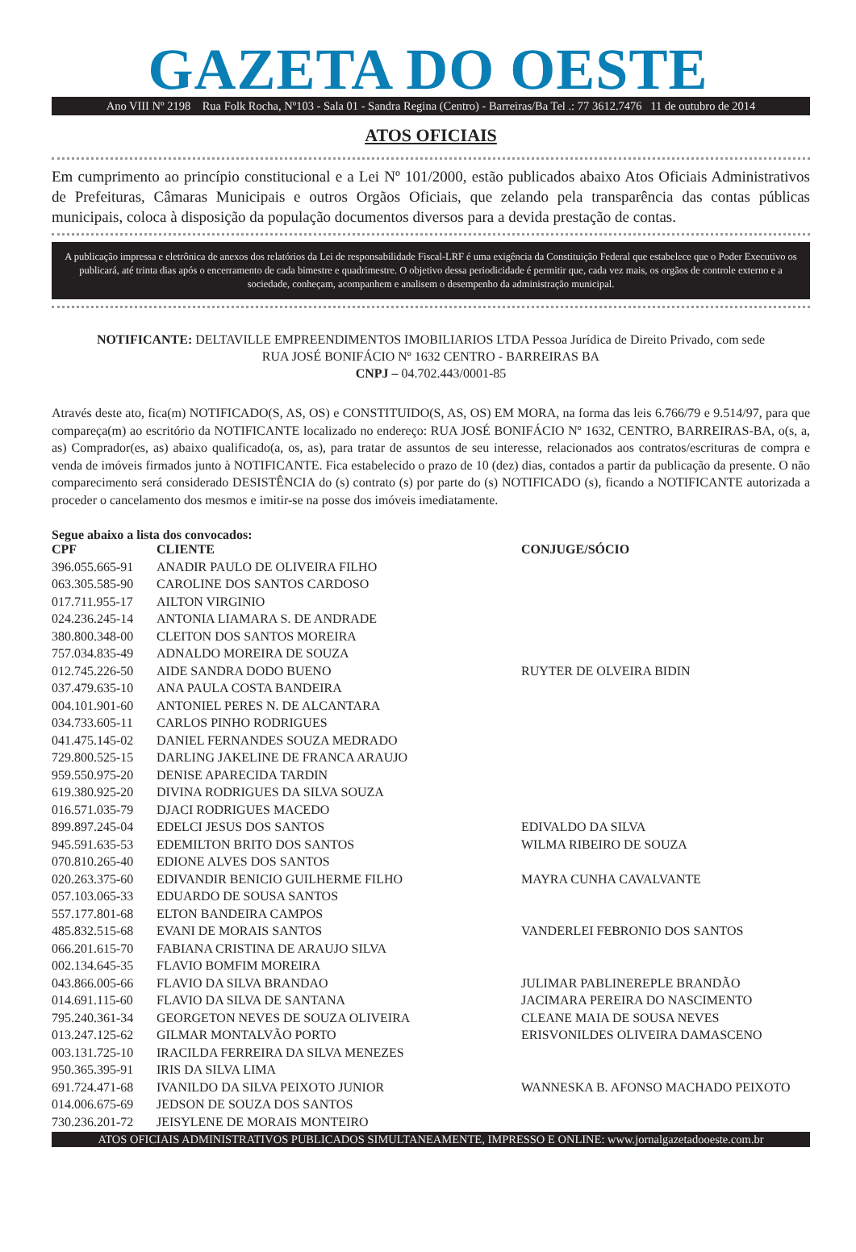GAZETA DO OESTE
Ano VIII Nº 2198 Rua Folk Rocha, Nº103 - Sala 01 - Sandra Regina (Centro) - Barreiras/Ba Tel .: 77 3612.7476 11 de outubro de 2014
ATOS OFICIAIS
Em cumprimento ao princípio constitucional e a Lei Nº 101/2000, estão publicados abaixo Atos Oficiais Administrativos de Prefeituras, Câmaras Municipais e outros Orgãos Oficiais, que zelando pela transparência das contas públicas municipais, coloca à disposição da população documentos diversos para a devida prestação de contas.
A publicação impressa e eletrônica de anexos dos relatórios da Lei de responsabilidade Fiscal-LRF é uma exigência da Constituição Federal que estabelece que o Poder Executivo os publicará, até trinta dias após o encerramento de cada bimestre e quadrimestre. O objetivo dessa periodicidade é permitir que, cada vez mais, os orgãos de controle externo e a sociedade, conheçam, acompanhem e analisem o desempenho da administração municipal.
NOTIFICANTE: DELTAVILLE EMPREENDIMENTOS IMOBILIARIOS LTDA Pessoa Jurídica de Direito Privado, com sede
RUA JOSÉ BONIFÁCIO Nº 1632 CENTRO - BARREIRAS BA
CNPJ – 04.702.443/0001-85
Através deste ato, fica(m) NOTIFICADO(S, AS, OS) e CONSTITUIDO(S, AS, OS) EM MORA, na forma das leis 6.766/79 e 9.514/97, para que compareça(m) ao escritório da NOTIFICANTE localizado no endereço: RUA JOSÉ BONIFÁCIO Nº 1632, CENTRO, BARREIRAS-BA, o(s, a, as) Comprador(es, as) abaixo qualificado(a, os, as), para tratar de assuntos de seu interesse, relacionados aos contratos/escrituras de compra e venda de imóveis firmados junto à NOTIFICANTE. Fica estabelecido o prazo de 10 (dez) dias, contados a partir da publicação da presente. O não comparecimento será considerado DESISTÊNCIA do (s) contrato (s) por parte do (s) NOTIFICADO (s), ficando a NOTIFICANTE autorizada a proceder o cancelamento dos mesmos e imitir-se na posse dos imóveis imediatamente.
Segue abaixo a lista dos convocados:
| CPF | CLIENTE | CONJUGE/SÓCIO |
| --- | --- | --- |
| 396.055.665-91 | ANADIR PAULO DE OLIVEIRA FILHO | |
| 063.305.585-90 | CAROLINE DOS SANTOS CARDOSO | |
| 017.711.955-17 | AILTON VIRGINIO | |
| 024.236.245-14 | ANTONIA LIAMARA S. DE ANDRADE | |
| 380.800.348-00 | CLEITON DOS SANTOS MOREIRA | |
| 757.034.835-49 | ADNALDO MOREIRA DE SOUZA | |
| 012.745.226-50 | AIDE SANDRA DODO BUENO | RUYTER DE OLVEIRA BIDIN |
| 037.479.635-10 | ANA PAULA COSTA BANDEIRA | |
| 004.101.901-60 | ANTONIEL PERES N. DE ALCANTARA | |
| 034.733.605-11 | CARLOS PINHO RODRIGUES | |
| 041.475.145-02 | DANIEL FERNANDES SOUZA MEDRADO | |
| 729.800.525-15 | DARLING JAKELINE DE FRANCA ARAUJO | |
| 959.550.975-20 | DENISE APARECIDA TARDIN | |
| 619.380.925-20 | DIVINA RODRIGUES DA SILVA SOUZA | |
| 016.571.035-79 | DJACI RODRIGUES MACEDO | |
| 899.897.245-04 | EDELCI JESUS DOS SANTOS | EDIVALDO DA SILVA |
| 945.591.635-53 | EDEMILTON BRITO DOS SANTOS | WILMA RIBEIRO DE SOUZA |
| 070.810.265-40 | EDIONE ALVES DOS SANTOS | |
| 020.263.375-60 | EDIVANDIR BENICIO GUILHERME FILHO | MAYRA CUNHA CAVALVANTE |
| 057.103.065-33 | EDUARDO DE SOUSA SANTOS | |
| 557.177.801-68 | ELTON BANDEIRA CAMPOS | |
| 485.832.515-68 | EVANI DE MORAIS SANTOS | VANDERLEI FEBRONIO DOS SANTOS |
| 066.201.615-70 | FABIANA CRISTINA DE ARAUJO SILVA | |
| 002.134.645-35 | FLAVIO BOMFIM MOREIRA | |
| 043.866.005-66 | FLAVIO DA SILVA BRANDAO | JULIMAR PABLINEREPLE BRANDÃO |
| 014.691.115-60 | FLAVIO DA SILVA DE SANTANA | JACIMARA PEREIRA DO NASCIMENTO |
| 795.240.361-34 | GEORGETON NEVES DE SOUZA OLIVEIRA | CLEANE MAIA DE SOUSA NEVES |
| 013.247.125-62 | GILMAR MONTALVÃO PORTO | ERISVONILDES OLIVEIRA DAMASCENO |
| 003.131.725-10 | IRACILDA FERREIRA DA SILVA MENEZES | |
| 950.365.395-91 | IRIS DA SILVA LIMA | |
| 691.724.471-68 | IVANILDO DA SILVA PEIXOTO JUNIOR | WANNESKA B. AFONSO MACHADO PEIXOTO |
| 014.006.675-69 | JEDSON DE SOUZA DOS SANTOS | |
| 730.236.201-72 | JEISYLENE DE MORAIS MONTEIRO | |
ATOS OFICIAIS ADMINISTRATIVOS PUBLICADOS SIMULTANEAMENTE, IMPRESSO E ONLINE: www.jornalgazetadooeste.com.br